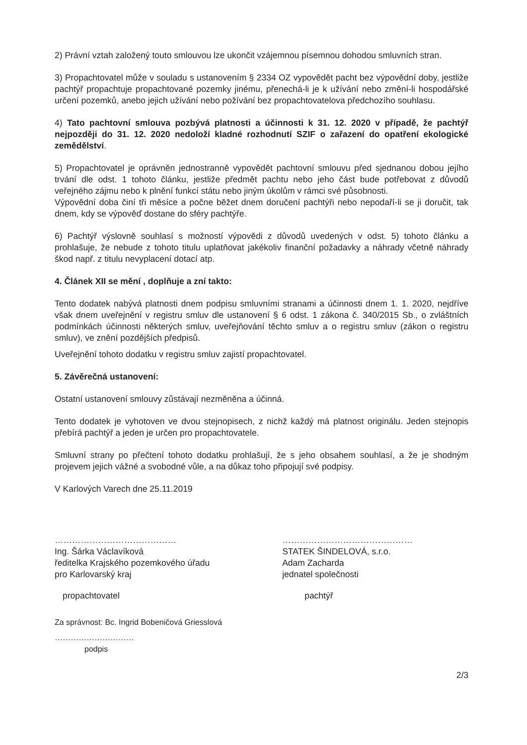2) Právní vztah založený touto smlouvou lze ukončit vzájemnou písemnou dohodou smluvních stran.
3) Propachtovatel může v souladu s ustanovením § 2334 OZ vypovědět pacht bez výpovědní doby, jestliže pachtýř propachtuje propachtované pozemky jinému, přenechá-li je k užívání nebo změní-li hospodářské určení pozemků, anebo jejich užívání nebo požívání bez propachtovatelova předchozího souhlasu.
4) Tato pachtovní smlouva pozbývá platnosti a účinnosti k 31. 12. 2020 v případě, že pachtýř nejpozději do 31. 12. 2020 nedoloží kladné rozhodnutí SZIF o zařazení do opatření ekologické zemědělství.
5) Propachtovatel je oprávněn jednostranně vypovědět pachtovní smlouvu před sjednanou dobou jejího trvání dle odst. 1 tohoto článku, jestliže předmět pachtu nebo jeho část bude potřebovat z důvodů veřejného zájmu nebo k plnění funkcí státu nebo jiným úkolům v rámci své působnosti.
Výpovědní doba činí tři měsíce a počne běžet dnem doručení pachtýři nebo nepodaří-li se ji doručit, tak dnem, kdy se výpověď dostane do sféry pachtýře.
6) Pachtýř výslovně souhlasí s možností výpovědi z důvodů uvedených v odst. 5) tohoto článku a prohlašuje, že nebude z tohoto titulu uplatňovat jakékoliv finanční požadavky a náhrady včetně náhrady škod např. z titulu nevyplacení dotací atp.
4. Článek XII se mění , doplňuje a zní takto:
Tento dodatek nabývá platnosti dnem podpisu smluvními stranami a účinnosti dnem 1. 1. 2020, nejdříve však dnem uveřejnění v registru smluv dle ustanovení § 6 odst. 1 zákona č. 340/2015 Sb., o zvláštních podmínkách účinnosti některých smluv, uveřejňování těchto smluv a o registru smluv (zákon o registru smluv), ve znění pozdějších předpisů.
Uveřejnění tohoto dodatku v registru smluv zajistí propachtovatel.
5. Závěrečná ustanovení:
Ostatní ustanovení smlouvy zůstávají nezměněna a účinná.
Tento dodatek je vyhotoven ve dvou stejnopisech, z nichž každý má platnost originálu. Jeden stejnopis přebírá pachtýř a jeden je určen pro propachtovatele.
Smluvní strany po přečtení tohoto dodatku prohlašují, že s jeho obsahem souhlasí, a že je shodným projevem jejich vážné a svobodné vůle, a na důkaz toho připojují své podpisy.
V Karlových Varech dne 25.11.2019
……………………………………
Ing. Šárka Václavíková
ředitelka Krajského pozemkového úřadu
pro Karlovarský kraj
propachtovatel
………………………………………
STATEK ŠINDELOVÁ, s.r.o.
Adam Zacharda
jednatel společnosti
pachtýř
Za správnost: Bc. Ingrid Bobeničová Griesslová
…………………………
podpis
2/3